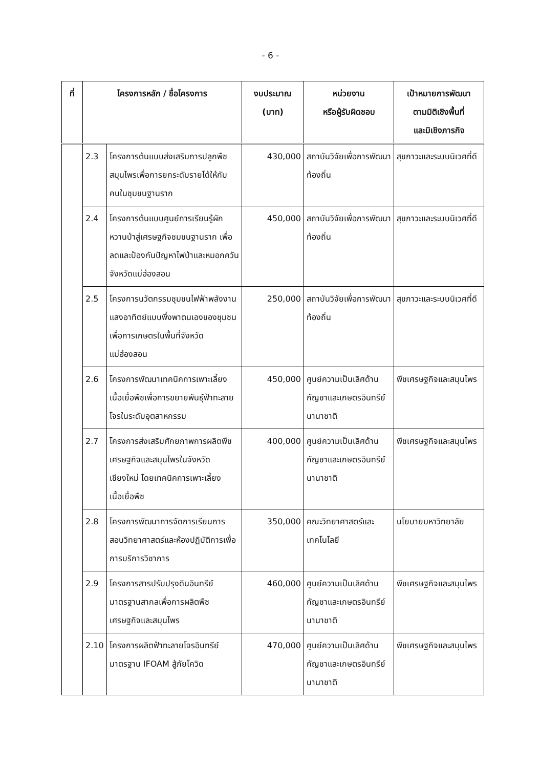- 6 -
| ที่ | โครงการหลัก / ชื่อโครงการ | | งบประมาณ (บาท) | หน่วยงาน หรือผู้รับผิดชอบ | เป้าหมายการพัฒนา ตามมิติเชิงพื้นที่ และมิเชิงภารกิจ |
| --- | --- | --- | --- | --- | --- |
| | 2.3 | โครงการต้นแบบส่งเสริมการปลูกพืชสมุนไพรเพื่อการยกระดับรายได้ให้กับคนในชุมชนฐานราก | 430,000 | สถาบันวิจัยเพื่อการพัฒนาท้องถิ่น | สุขภาวะและระบบนิเวศที่ดี |
| | 2.4 | โครงการต้นแบบศูนย์การเรียนรู้ผักหวานป่าสู่เศรษฐกิจชมชนฐานราก เพื่อลดและป้องกันปัญหาไฟป่าและหมอกควัน จังหวัดแม่ฮ่องสอน | 450,000 | สถาบันวิจัยเพื่อการพัฒนาท้องถิ่น | สุขภาวะและระบบนิเวศที่ดี |
| | 2.5 | โครงการนวัตกรรมชุมชนไฟฟ้าพลังงานแสงอาทิตย์แบบพึ่งพาตนเองของชุมชนเพื่อการเกษตรในพื้นที่จังหวัดแม่ฮ่องสอน | 250,000 | สถาบันวิจัยเพื่อการพัฒนาท้องถิ่น | สุขภาวะและระบบนิเวศที่ดี |
| | 2.6 | โครงการพัฒนาเทคนิคการเพาะเลี้ยงเนื้อเยื่อพืชเพื่อการขยายพันธุ์ฟ้าทะลายโจรในระดับอุตสาหกรรม | 450,000 | ศูนย์ความเป็นเลิศด้านกัญชาและเกษตรอินทรีย์นานาชาติ | พืชเศรษฐกิจและสมุนไพร |
| | 2.7 | โครงการส่งเสริมศักยภาพการผลิตพืชเศรษฐกิจและสมุนไพรในจังหวัดเชียงใหม่ โดยเทคนิคการเพาะเลี้ยงเนื้อเยื่อพืช | 400,000 | ศูนย์ความเป็นเลิศด้านกัญชาและเกษตรอินทรีย์นานาชาติ | พืชเศรษฐกิจและสมุนไพร |
| | 2.8 | โครงการพัฒนาการจัดการเรียนการสอนวิทยาศาสตร์และห้องปฏิบัติการเพื่อการบริการวิชาการ | 350,000 | คณะวิทยาศาสตร์และเทคโนโลยี | นโยบายมหาวิทยาลัย |
| | 2.9 | โครงการสารปรับปรุงดินอินทรีย์มาตรฐานสากลเพื่อการผลิตพืชเศรษฐกิจและสมุนไพร | 460,000 | ศูนย์ความเป็นเลิศด้านกัญชาและเกษตรอินทรีย์นานาชาติ | พืชเศรษฐกิจและสมุนไพร |
| | 2.10 | โครงการผลิตฟ้าทะลายโจรอินทรีย์มาตรฐาน IFOAM สู้ภัยโควิด | 470,000 | ศูนย์ความเป็นเลิศด้านกัญชาและเกษตรอินทรีย์นานาชาติ | พืชเศรษฐกิจและสมุนไพร |